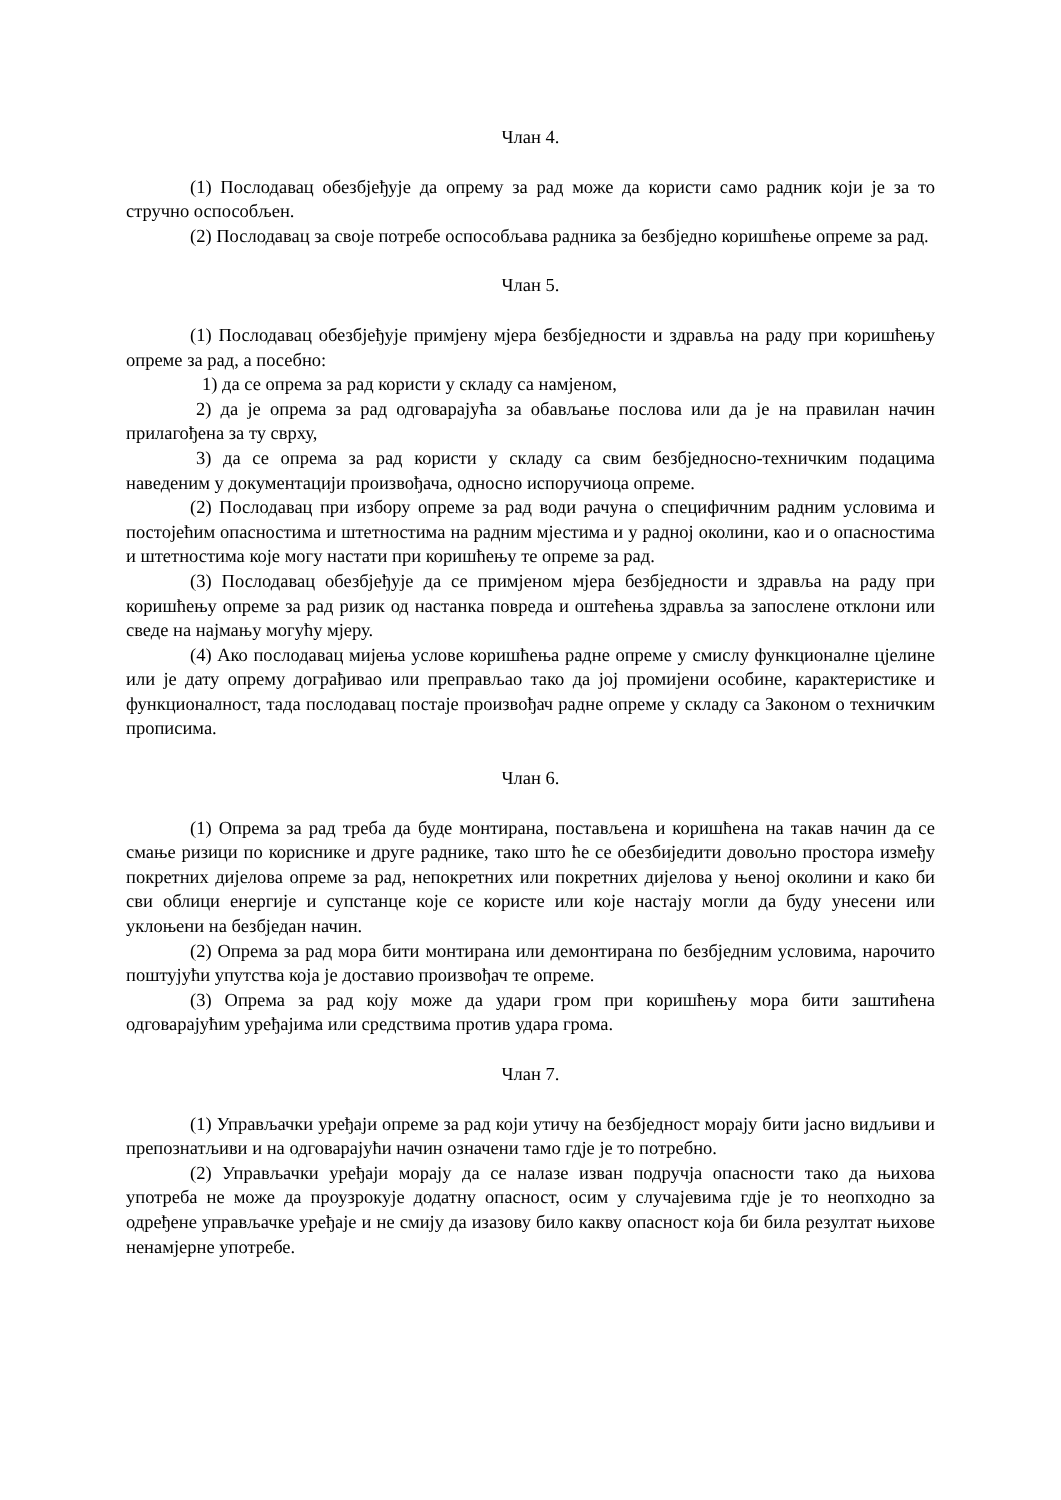Члан 4.
(1) Послодавац обезбјеђује да опрему за рад може да користи само радник који је за то стручно оспособљен.
(2) Послодавац за своје потребе оспособљава радника за безбједно коришћење опреме за рад.
Члан 5.
(1) Послодавац обезбјеђује примјену мјера безбједности и здравља на раду при коришћењу опреме за рад, а посебно:
1) да се опрема за рад користи у складу са намјеном,
2) да је опрема за рад одговарајућа за обављање послова или да је на правилан начин прилагођена за ту сврху,
3) да се опрема за рад користи у складу са свим безбједносно-техничким подацима наведеним у документацији произвођача, односно испоручиоца опреме.
(2) Послодавац при избору опреме за рад води рачуна о специфичним радним условима и постојећим опасностима и штетностима на радним мјестима и у радној околини, као и о опасностима и штетностима које могу настати при коришћењу те опреме за рад.
(3) Послодавац обезбјеђује да се примјеном мјера безбједности и здравља на раду при коришћењу опреме за рад ризик од настанка повреда и оштећења здравља за запослене отклони или сведе на најмању могућу мјеру.
(4) Ако послодавац мијења услове коришћења радне опреме у смислу функционалне цјелине или је дату опрему дограђивао или преправљао тако да јој промијени особине, карактеристике и функционалност, тада послодавац постаје произвођач радне опреме у складу са Законом о техничким прописима.
Члан 6.
(1) Опрема за рад треба да буде монтирана, постављена и коришћена на такав начин да се смање ризици по кориснике и друге раднике, тако што ће се обезбиједити довољно простора између покретних дијелова опреме за рад, непокретних или покретних дијелова у њеној околини и како би сви облици енергије и супстанце које се користе или које настају могли да буду унесени или уклоњени на безбједан начин.
(2) Опрема за рад мора бити монтирана или демонтирана по безбједним условима, нарочито поштујући упутства која је доставио произвођач те опреме.
(3) Опрема за рад коју може да удари гром при коришћењу мора бити заштићена одговарајућим уређајима или средствима против удара грома.
Члан 7.
(1) Управљачки уређаји опреме за рад који утичу на безбједност морају бити јасно видљиви и препознатљиви и на одговарајући начин означени тамо гдје је то потребно.
(2) Управљачки уређаји морају да се налазе изван подручја опасности тако да њихова употреба не може да проузрокује додатну опасност, осим у случајевима гдје је то неопходно за одређене управљачке уређаје и не смију да изазову било какву опасност која би била резултат њихове ненамјерне употребе.